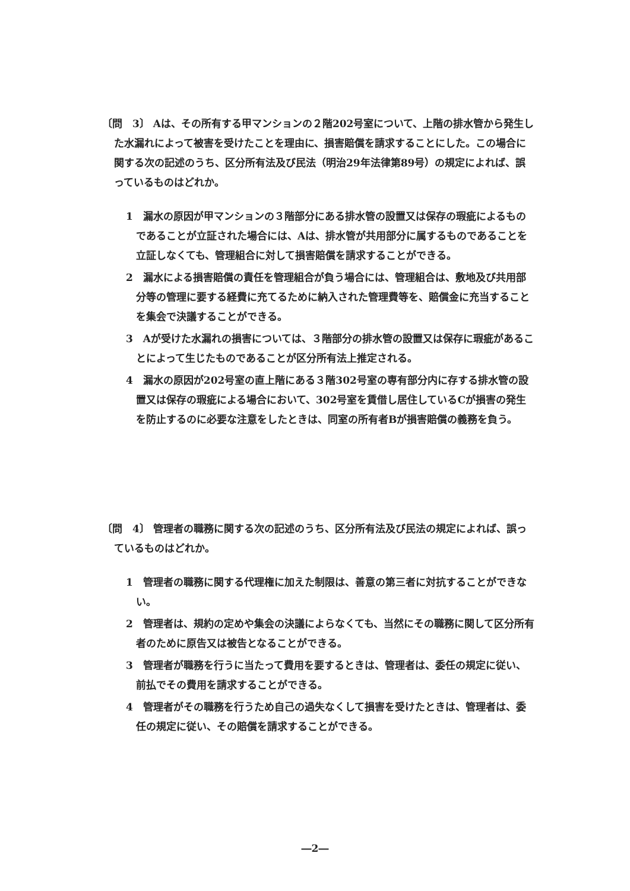〔問　3〕 Aは、その所有する甲マンションの２階202号室について、上階の排水管から発生した水漏れによって被害を受けたことを理由に、損害賠償を請求することにした。この場合に関する次の記述のうち、区分所有法及び民法（明治29年法律第89号）の規定によれば、誤っているものはどれか。
1　漏水の原因が甲マンションの３階部分にある排水管の設置又は保存の瑕疵によるものであることが立証された場合には、Aは、排水管が共用部分に属するものであることを立証しなくても、管理組合に対して損害賠償を請求することができる。
2　漏水による損害賠償の責任を管理組合が負う場合には、管理組合は、敷地及び共用部分等の管理に要する経費に充てるために納入された管理費等を、賠償金に充当することを集会で決議することができる。
3　Aが受けた水漏れの損害については、３階部分の排水管の設置又は保存に瑕疵があることによって生じたものであることが区分所有法上推定される。
4　漏水の原因が202号室の直上階にある３階302号室の専有部分内に存する排水管の設置又は保存の瑕疵による場合において、302号室を賃借し居住しているCが損害の発生を防止するのに必要な注意をしたときは、同室の所有者Bが損害賠償の義務を負う。
〔問　4〕 管理者の職務に関する次の記述のうち、区分所有法及び民法の規定によれば、誤っているものはどれか。
1　管理者の職務に関する代理権に加えた制限は、善意の第三者に対抗することができない。
2　管理者は、規約の定めや集会の決議によらなくても、当然にその職務に関して区分所有者のために原告又は被告となることができる。
3　管理者が職務を行うに当たって費用を要するときは、管理者は、委任の規定に従い、前払でその費用を請求することができる。
4　管理者がその職務を行うため自己の過失なくして損害を受けたときは、管理者は、委任の規定に従い、その賠償を請求することができる。
―2―